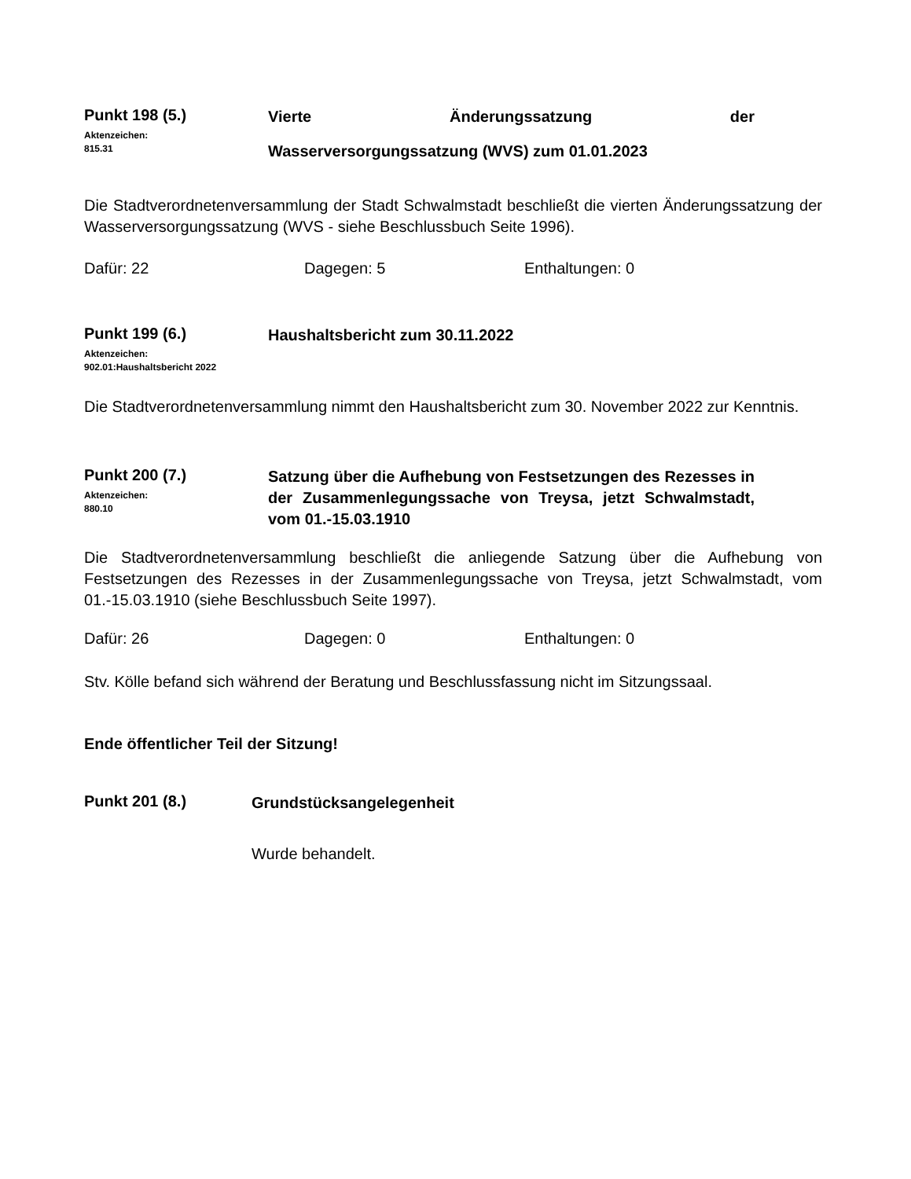Punkt 198 (5.)
Aktenzeichen:
815.31
Vierte Änderungssatzung der
Wasserversorgungssatzung (WVS) zum 01.01.2023
Die Stadtverordnetenversammlung der Stadt Schwalmstadt beschließt die vierten Änderungssatzung der Wasserversorgungssatzung (WVS - siehe Beschlussbuch Seite 1996).
Dafür: 22 Dagegen: 5 Enthaltungen: 0
Punkt 199 (6.)
Aktenzeichen:
902.01:Haushaltsbericht 2022
Haushaltsbericht zum 30.11.2022
Die Stadtverordnetenversammlung nimmt den Haushaltsbericht zum 30. November 2022 zur Kenntnis.
Punkt 200 (7.)
Aktenzeichen:
880.10
Satzung über die Aufhebung von Festsetzungen des Rezesses in der Zusammenlegungssache von Treysa, jetzt Schwalmstadt, vom 01.-15.03.1910
Die Stadtverordnetenversammlung beschließt die anliegende Satzung über die Aufhebung von Festsetzungen des Rezesses in der Zusammenlegungssache von Treysa, jetzt Schwalmstadt, vom 01.-15.03.1910 (siehe Beschlussbuch Seite 1997).
Dafür: 26 Dagegen: 0 Enthaltungen: 0
Stv. Kölle befand sich während der Beratung und Beschlussfassung nicht im Sitzungssaal.
Ende öffentlicher Teil der Sitzung!
Punkt 201 (8.)
Grundstücksangelegenheit
Wurde behandelt.